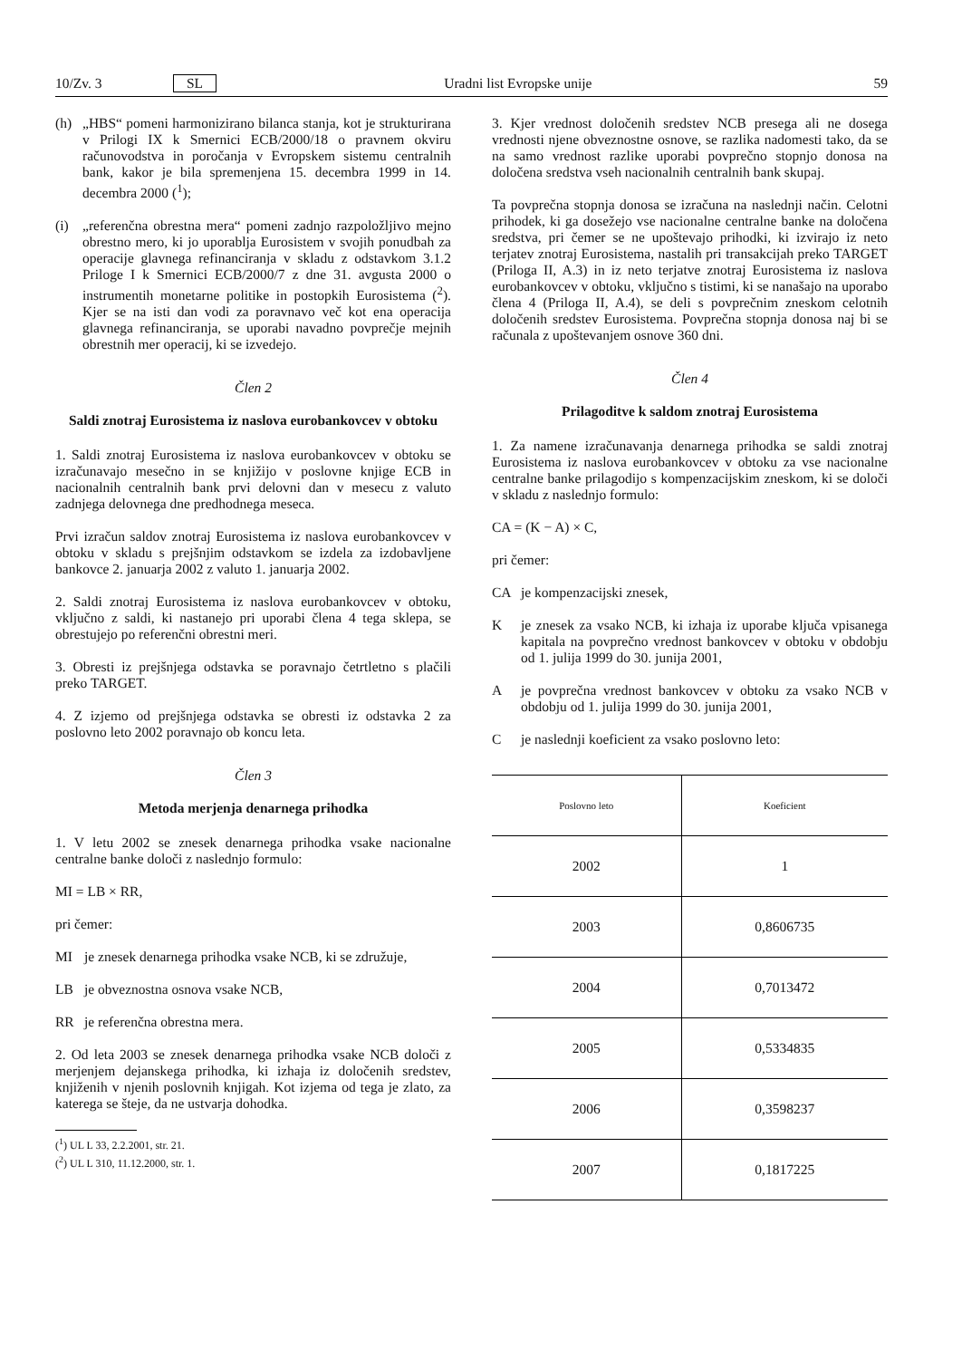10/Zv. 3 SL Uradni list Evropske unije 59
(h) „HBS“ pomeni harmonizirano bilanca stanja, kot je strukturirana v Prilogi IX k Smernici ECB/2000/18 o pravnem okviru računovodstva in poročanja v Evropskem sistemu centralnih bank, kakor je bila spremenjena 15. decembra 1999 in 14. decembra 2000 (<sup>1</sup>);
(i) „referenčna obrestna mera“ pomeni zadnjo razpoložljivo mejno obrestno mero, ki jo uporablja Eurosistem v svojih ponudbah za operacije glavnega refinanciranja v skladu z odstavkom 3.1.2 Priloge I k Smernici ECB/2000/7 z dne 31. avgusta 2000 o instrumentih monetarne politike in postopkih Eurosistema (<sup>2</sup>). Kjer se na isti dan vodi za poravnavo več kot ena operacija glavnega refinanciranja, se uporabi navadno povprečje mejnih obrestnih mer operacij, ki se izvedejo.
Člen 2
Saldi znotraj Eurosistema iz naslova eurobankovcev v obtoku
1. Saldi znotraj Eurosistema iz naslova eurobankovcev v obtoku se izračunavajo mesečno in se knjižijo v poslovne knjige ECB in nacionalnih centralnih bank prvi delovni dan v mesecu z valuto zadnjega delovnega dne predhodnega meseca.
Prvi izračun saldov znotraj Eurosistema iz naslova eurobankovcev v obtoku v skladu s prejšnjim odstavkom se izdela za izdobavljene bankovce 2. januarja 2002 z valuto 1. januarja 2002.
2. Saldi znotraj Eurosistema iz naslova eurobankovcev v obtoku, vključno z saldi, ki nastanejo pri uporabi člena 4 tega sklepa, se obrestujejo po referenčni obrestni meri.
3. Obresti iz prejšnjega odstavka se poravnajo četrtletno s plačili preko TARGET.
4. Z izjemo od prejšnjega odstavka se obresti iz odstavka 2 za poslovno leto 2002 poravnajo ob koncu leta.
Člen 3
Metoda merjenja denarnega prihodka
1. V letu 2002 se znesek denarnega prihodka vsake nacionalne centralne banke določi z naslednjo formulo:
MI = LB × RR,
pri čemer:
MI je znesek denarnega prihodka vsake NCB, ki se združuje,
LB je obveznostna osnova vsake NCB,
RR je referenčna obrestna mera.
2. Od leta 2003 se znesek denarnega prihodka vsake NCB določi z merjenjem dejanskega prihodka, ki izhaja iz določenih sredstev, knjiženih v njenih poslovnih knjigah. Kot izjema od tega je zlato, za katerega se šteje, da ne ustvarja dohodka.
(<sup>1</sup>) UL L 33, 2.2.2001, str. 21.
(<sup>2</sup>) UL L 310, 11.12.2000, str. 1.
3. Kjer vrednost določenih sredstev NCB presega ali ne dosega vrednosti njene obveznostne osnove, se razlika nadomesti tako, da se na samo vrednost razlike uporabi povprečno stopnjo donosa na določena sredstva vseh nacionalnih centralnih bank skupaj.
Ta povprečna stopnja donosa se izračuna na naslednji način. Celotni prihodek, ki ga dosežejo vse nacionalne centralne banke na določena sredstva, pri čemer se ne upoštevajo prihodki, ki izvirajo iz neto terjatev znotraj Eurosistema, nastalih pri transakcijah preko TARGET (Priloga II, A.3) in iz neto terjatve znotraj Eurosistema iz naslova eurobankovcev v obtoku, vključno s tistimi, ki se nanašajo na uporabo člena 4 (Priloga II, A.4), se deli s povprečnim zneskom celotnih določenih sredstev Eurosistema. Povprečna stopnja donosa naj bi se računala z upoštevanjem osnove 360 dni.
Člen 4
Prilagoditve k saldom znotraj Eurosistema
1. Za namene izračunavanja denarnega prihodka se saldi znotraj Eurosistema iz naslova eurobankovcev v obtoku za vse nacionalne centralne banke prilagodijo s kompenzacijskim zneskom, ki se določi v skladu z naslednjo formulo:
CA = (K − A) × C,
pri čemer:
CA je kompenzacijski znesek,
Kje znesek za vsako NCB, ki izhaja iz uporabe ključa vpisanega kapitala na povprečno vrednost bankovcev v obtoku v obdobju od 1. julija 1999 do 30. junija 2001,
Aje povprečna vrednost bankovcev v obtoku za vsako NCB v obdobju od 1. julija 1999 do 30. junija 2001,
Cje naslednji koeficient za vsako poslovno leto:
| Poslovno leto | Koeficient |
| --- | --- |
| 2002 | 1 |
| 2003 | 0,8606735 |
| 2004 | 0,7013472 |
| 2005 | 0,5334835 |
| 2006 | 0,3598237 |
| 2007 | 0,1817225 |